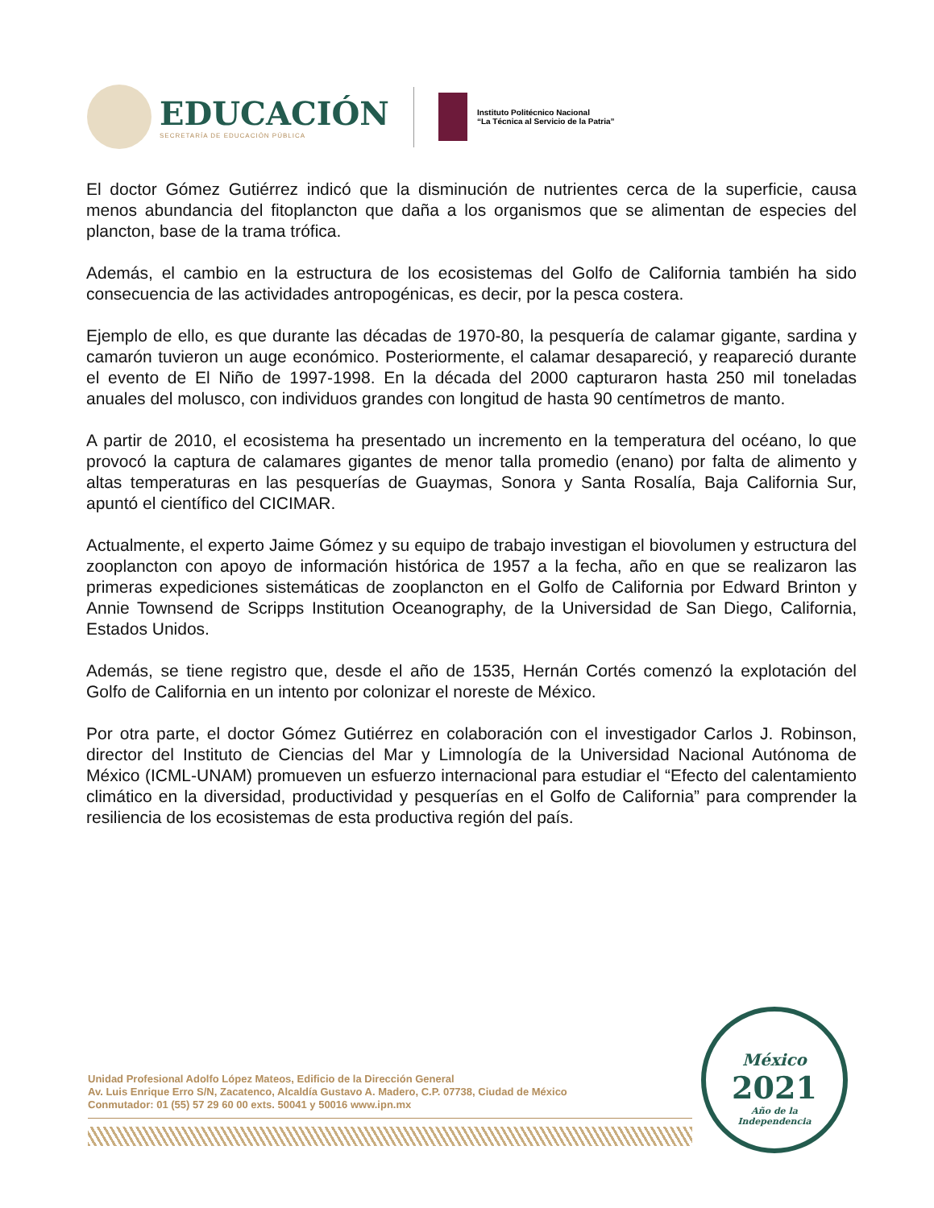EDUCACIÓN
SECRETARÍA DE EDUCACIÓN PÚBLICA
Instituto Politécnico Nacional
“La Técnica al Servicio de la Patria”
El doctor Gómez Gutiérrez indicó que la disminución de nutrientes cerca de la superficie, causa menos abundancia del fitoplancton que daña a los organismos que se alimentan de especies del plancton, base de la trama trófica.
Además, el cambio en la estructura de los ecosistemas del Golfo de California también ha sido consecuencia de las actividades antropogénicas, es decir, por la pesca costera.
Ejemplo de ello, es que durante las décadas de 1970-80, la pesquería de calamar gigante, sardina y camarón tuvieron un auge económico. Posteriormente, el calamar desapareció, y reapareció durante el evento de El Niño de 1997-1998. En la década del 2000 capturaron hasta 250 mil toneladas anuales del molusco, con individuos grandes con longitud de hasta 90 centímetros de manto.
A partir de 2010, el ecosistema ha presentado un incremento en la temperatura del océano, lo que provocó la captura de calamares gigantes de menor talla promedio (enano) por falta de alimento y altas temperaturas en las pesquerías de Guaymas, Sonora y Santa Rosalía, Baja California Sur, apuntó el científico del CICIMAR.
Actualmente, el experto Jaime Gómez y su equipo de trabajo investigan el biovolumen y estructura del zooplancton con apoyo de información histórica de 1957 a la fecha, año en que se realizaron las primeras expediciones sistemáticas de zooplancton en el Golfo de California por Edward Brinton y Annie Townsend de Scripps Institution Oceanography, de la Universidad de San Diego, California, Estados Unidos.
Además, se tiene registro que, desde el año de 1535, Hernán Cortés comenzó la explotación del Golfo de California en un intento por colonizar el noreste de México.
Por otra parte, el doctor Gómez Gutiérrez en colaboración con el investigador Carlos J. Robinson, director del Instituto de Ciencias del Mar y Limnología de la Universidad Nacional Autónoma de México (ICML-UNAM) promueven un esfuerzo internacional para estudiar el “Efecto del calentamiento climático en la diversidad, productividad y pesquerías en el Golfo de California” para comprender la resiliencia de los ecosistemas de esta productiva región del país.
Unidad Profesional Adolfo López Mateos, Edificio de la Dirección General
Av. Luis Enrique Erro S/N, Zacatenco, Alcaldía Gustavo A. Madero, C.P. 07738, Ciudad de México
Conmutador: 01 (55) 57 29 60 00 exts. 50041 y 50016 www.ipn.mx
México
2021
Año de la
Independencia